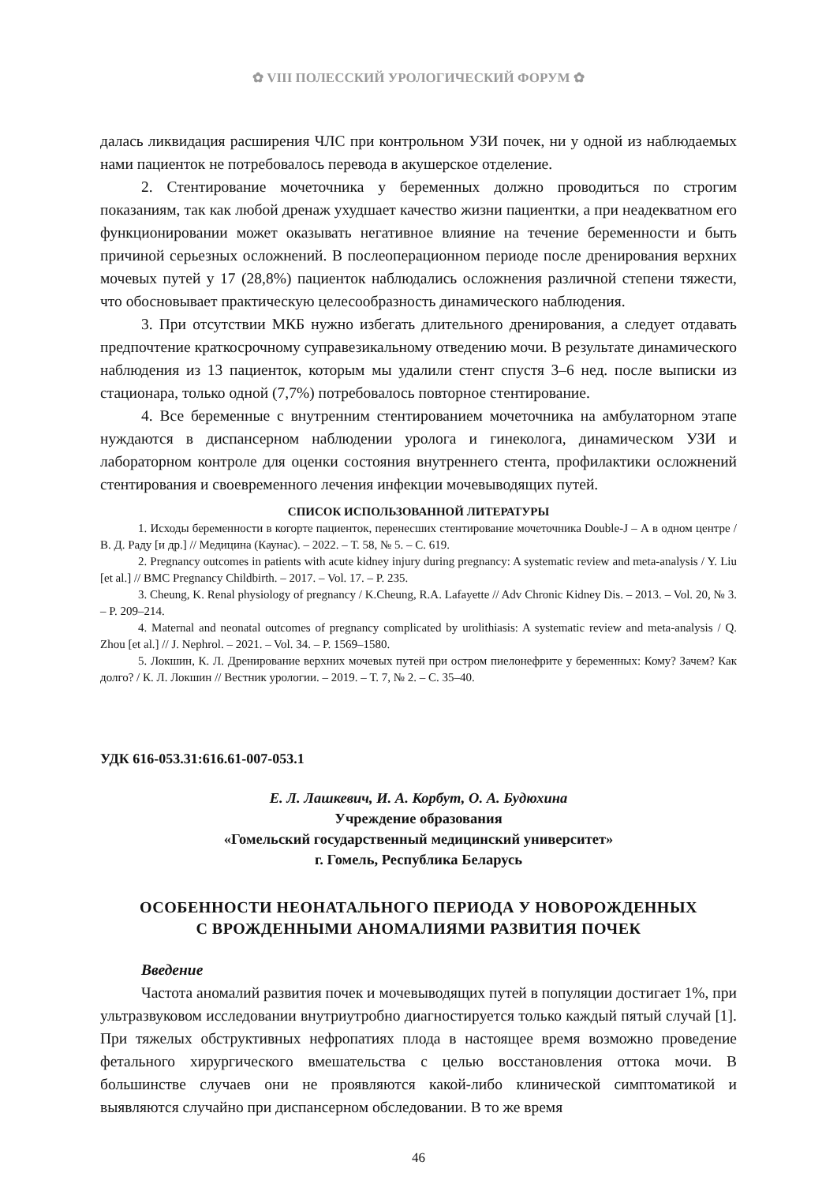✿ VIII ПОЛЕССКИЙ УРОЛОГИЧЕСКИЙ ФОРУМ ✿
далась ликвидация расширения ЧЛС при контрольном УЗИ почек, ни у одной из наблюдаемых нами пациенток не потребовалось перевода в акушерское отделение.
2. Стентирование мочеточника у беременных должно проводиться по строгим показаниям, так как любой дренаж ухудшает качество жизни пациентки, а при неадекватном его функционировании может оказывать негативное влияние на течение беременности и быть причиной серьезных осложнений. В послеоперационном периоде после дренирования верхних мочевых путей у 17 (28,8%) пациенток наблюдались осложнения различной степени тяжести, что обосновывает практическую целесообразность динамического наблюдения.
3. При отсутствии МКБ нужно избегать длительного дренирования, а следует отдавать предпочтение краткосрочному суправезикальному отведению мочи. В результате динамического наблюдения из 13 пациенток, которым мы удалили стент спустя 3–6 нед. после выписки из стационара, только одной (7,7%) потребовалось повторное стентирование.
4. Все беременные с внутренним стентированием мочеточника на амбулаторном этапе нуждаются в диспансерном наблюдении уролога и гинеколога, динамическом УЗИ и лабораторном контроле для оценки состояния внутреннего стента, профилактики осложнений стентирования и своевременного лечения инфекции мочевыводящих путей.
СПИСОК ИСПОЛЬЗОВАННОЙ ЛИТЕРАТУРЫ
1. Исходы беременности в когорте пациенток, перенесших стентирование мочеточника Double-J – А в одном центре / В. Д. Раду [и др.] // Медицина (Каунас). – 2022. – Т. 58, № 5. – С. 619.
2. Pregnancy outcomes in patients with acute kidney injury during pregnancy: A systematic review and meta-analysis / Y. Liu [et al.] // BMC Pregnancy Childbirth. – 2017. – Vol. 17. – P. 235.
3. Cheung, K. Renal physiology of pregnancy / K.Cheung, R.A. Lafayette // Adv Chronic Kidney Dis. – 2013. – Vol. 20, № 3. – P. 209–214.
4. Maternal and neonatal outcomes of pregnancy complicated by urolithiasis: A systematic review and meta-analysis / Q. Zhou [et al.] // J. Nephrol. – 2021. – Vol. 34. – P. 1569–1580.
5. Локшин, К. Л. Дренирование верхних мочевых путей при остром пиелонефрите у беременных: Кому? Зачем? Как долго? / К. Л. Локшин // Вестник урологии. – 2019. – Т. 7, № 2. – С. 35–40.
УДК 616-053.31:616.61-007-053.1
Е. Л. Лашкевич, И. А. Корбут, О. А. Будюхина
Учреждение образования
«Гомельский государственный медицинский университет»
г. Гомель, Республика Беларусь
ОСОБЕННОСТИ НЕОНАТАЛЬНОГО ПЕРИОДА У НОВОРОЖДЕННЫХ
С ВРОЖДЕННЫМИ АНОМАЛИЯМИ РАЗВИТИЯ ПОЧЕК
Введение
Частота аномалий развития почек и мочевыводящих путей в популяции достигает 1%, при ультразвуковом исследовании внутриутробно диагностируется только каждый пятый случай [1]. При тяжелых обструктивных нефропатиях плода в настоящее время возможно проведение фетального хирургического вмешательства с целью восстановления оттока мочи. В большинстве случаев они не проявляются какой-либо клинической симптоматикой и выявляются случайно при диспансерном обследовании. В то же время
46